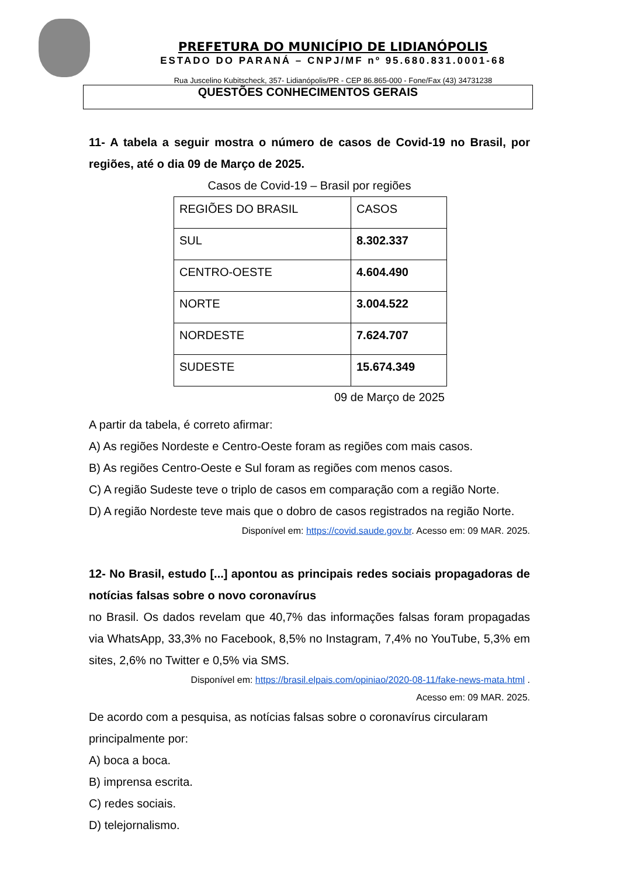PREFETURA DO MUNICÍPIO DE LIDIANÓPOLIS
ESTADO DO PARANÁ – CNPJ/MF nº 95.680.831.0001-68
Rua Juscelino Kubitscheck, 357- Lidianópolis/PR - CEP 86.865-000 - Fone/Fax (43) 34731238
QUESTÕES CONHECIMENTOS GERAIS
11- A tabela a seguir mostra o número de casos de Covid-19 no Brasil, por regiões, até o dia 09 de Março de 2025.
Casos de Covid-19 – Brasil por regiões
| REGIÕES DO BRASIL | CASOS |
| SUL | 8.302.337 |
| CENTRO-OESTE | 4.604.490 |
| NORTE | 3.004.522 |
| NORDESTE | 7.624.707 |
| SUDESTE | 15.674.349 |
09 de Março de 2025
A partir da tabela, é correto afirmar:
A) As regiões Nordeste e Centro-Oeste foram as regiões com mais casos.
B) As regiões Centro-Oeste e Sul foram as regiões com menos casos.
C) A região Sudeste teve o triplo de casos em comparação com a região Norte.
D) A região Nordeste teve mais que o dobro de casos registrados na região Norte.
Disponível em: https://covid.saude.gov.br. Acesso em: 09 MAR. 2025.
12- No Brasil, estudo [...] apontou as principais redes sociais propagadoras de notícias falsas sobre o novo coronavírus
no Brasil. Os dados revelam que 40,7% das informações falsas foram propagadas via WhatsApp, 33,3% no Facebook, 8,5% no Instagram, 7,4% no YouTube, 5,3% em sites, 2,6% no Twitter e 0,5% via SMS.
Disponível em: https://brasil.elpais.com/opiniao/2020-08-11/fake-news-mata.html .
Acesso em: 09 MAR. 2025.
De acordo com a pesquisa, as notícias falsas sobre o coronavírus circularam principalmente por:
A) boca a boca.
B) imprensa escrita.
C) redes sociais.
D) telejornalismo.